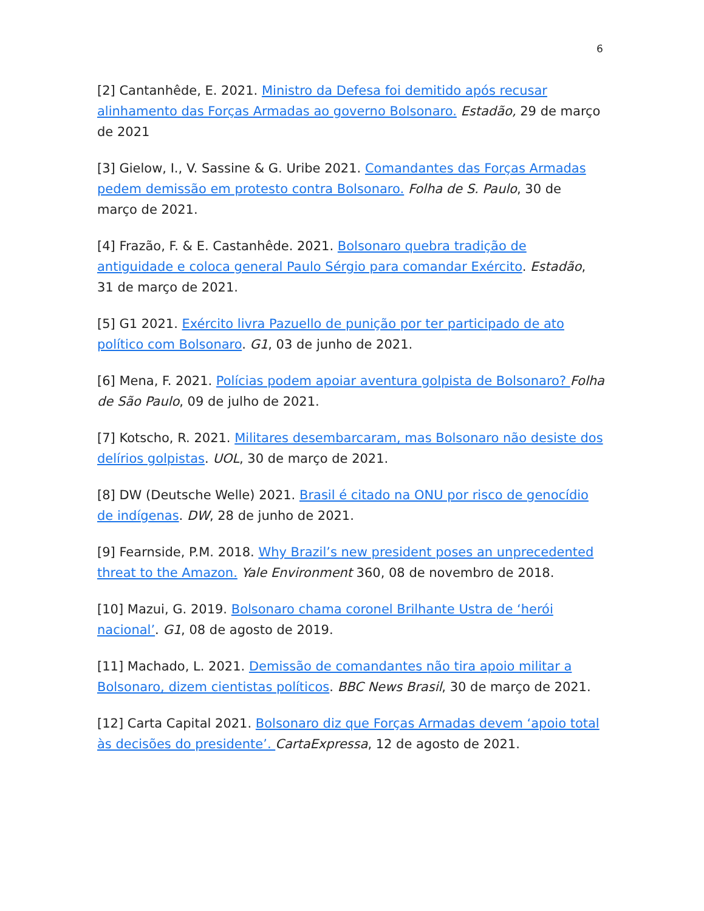6
[2] Cantanhêde, E. 2021. Ministro da Defesa foi demitido após recusar alinhamento das Forças Armadas ao governo Bolsonaro. Estadão, 29 de março de 2021
[3] Gielow, I., V. Sassine & G. Uribe 2021. Comandantes das Forças Armadas pedem demissão em protesto contra Bolsonaro. Folha de S. Paulo, 30 de março de 2021.
[4] Frazão, F. & E. Castanhêde. 2021. Bolsonaro quebra tradição de antiguidade e coloca general Paulo Sérgio para comandar Exército. Estadão, 31 de março de 2021.
[5] G1 2021. Exército livra Pazuello de punição por ter participado de ato político com Bolsonaro. G1, 03 de junho de 2021.
[6] Mena, F. 2021. Polícias podem apoiar aventura golpista de Bolsonaro? Folha de São Paulo, 09 de julho de 2021.
[7] Kotscho, R. 2021. Militares desembarcaram, mas Bolsonaro não desiste dos delírios golpistas. UOL, 30 de março de 2021.
[8] DW (Deutsche Welle) 2021. Brasil é citado na ONU por risco de genocídio de indígenas. DW, 28 de junho de 2021.
[9] Fearnside, P.M. 2018. Why Brazil’s new president poses an unprecedented threat to the Amazon. Yale Environment 360, 08 de novembro de 2018.
[10] Mazui, G. 2019. Bolsonaro chama coronel Brilhante Ustra de ‘herói nacional’. G1, 08 de agosto de 2019.
[11] Machado, L. 2021. Demissão de comandantes não tira apoio militar a Bolsonaro, dizem cientistas políticos. BBC News Brasil, 30 de março de 2021.
[12] Carta Capital 2021. Bolsonaro diz que Forças Armadas devem ‘apoio total às decisões do presidente’. CartaExpressa, 12 de agosto de 2021.